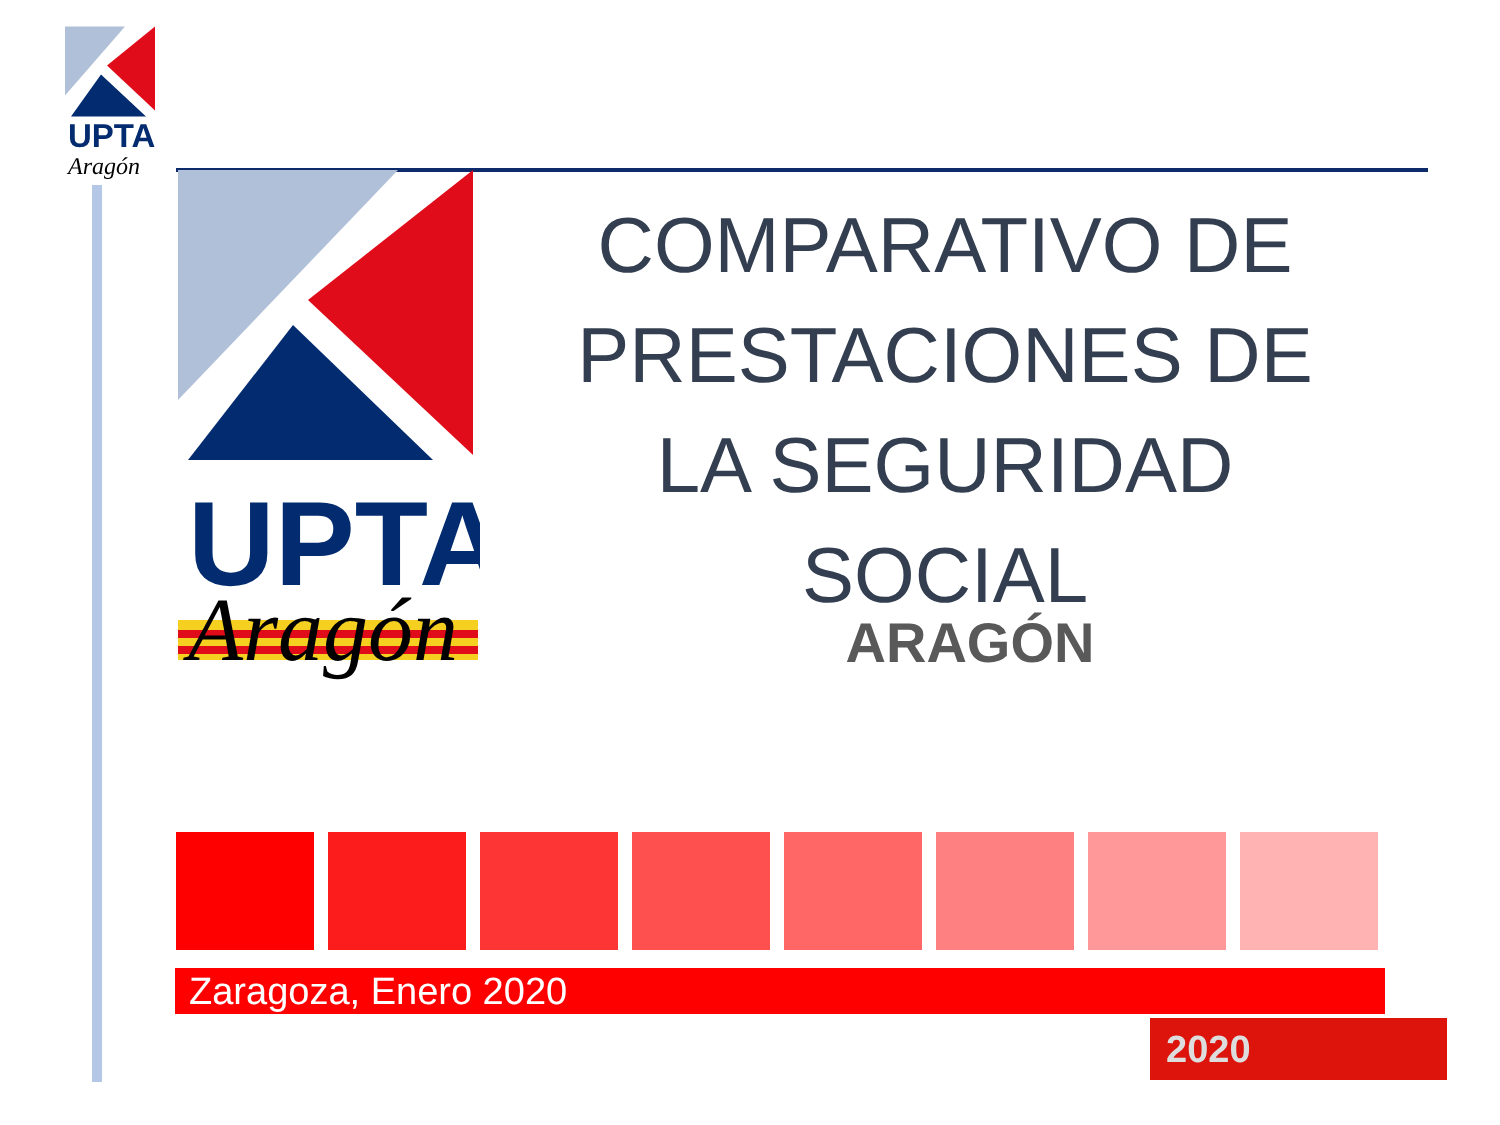UPTA
Aragón
UPTA
Aragón
COMPARATIVO DE PRESTACIONES DE LA SEGURIDAD SOCIAL
ARAGÓN
Zaragoza, Enero 2020
2020